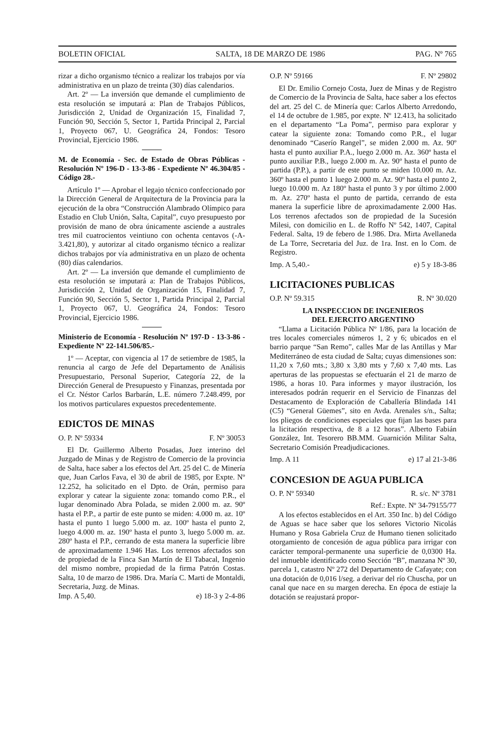BOLETIN OFICIAL SALTA, 18 DE MARZO DE 1986 PAG. Nº 765
rizar a dicho organismo técnico a realizar los trabajos por vía administrativa en un plazo de treinta (30) días calendarios.
Art. 2º — La inversión que demande el cumplimiento de esta resolución se imputará a: Plan de Trabajos Públicos, Jurisdicción 2, Unidad de Organización 15, Finalidad 7, Función 90, Sección 5, Sector 1, Partida Principal 2, Parcial 1, Proyecto 067, U. Geográfica 24, Fondos: Tesoro Provincial, Ejercicio 1986.
M. de Economía - Sec. de Estado de Obras Públicas - Resolución Nº 196-D - 13-3-86 - Expediente Nº 46.304/85 - Código 28.-
Artículo 1º — Aprobar el legajo técnico confeccionado por la Dirección General de Arquitectura de la Provincia para la ejecución de la obra “Construcción Alambrado Olímpico para Estadio en Club Unión, Salta, Capital”, cuyo presupuesto por provisión de mano de obra únicamente asciende a australes tres mil cuatrocientos veintiuno con ochenta centavos (-A- 3.421,80), y autorizar al citado organismo técnico a realizar dichos trabajos por vía administrativa en un plazo de ochenta (80) días calendarios.
Art. 2º — La inversión que demande el cumplimiento de esta resolución se imputará a: Plan de Trabajos Públicos, Jurisdicción 2, Unidad de Organización 15, Finalidad 7, Función 90, Sección 5, Sector 1, Partida Principal 2, Parcial 1, Proyecto 067, U. Geográfica 24, Fondos: Tesoro Provincial, Ejercicio 1986.
Ministerio de Economía - Resolución Nº 197-D - 13-3-86 - Expediente Nº 22-141.506/85.-
1º — Aceptar, con vigencia al 17 de setiembre de 1985, la renuncia al cargo de Jefe del Departamento de Análisis Presupuestario, Personal Superior, Categoría 22, de la Dirección General de Presupuesto y Finanzas, presentada por el Cr. Néstor Carlos Barbarán, L.E. número 7.248.499, por los motivos particulares expuestos precedentemente.
EDICTOS DE MINAS
O. P. Nº 59334 F. Nº 30053
El Dr. Guillermo Alberto Posadas, Juez interino del Juzgado de Minas y de Registro de Comercio de la provincia de Salta, hace saber a los efectos del Art. 25 del C. de Minería que, Juan Carlos Fava, el 30 de abril de 1985, por Expte. Nº 12.252, ha solicitado en el Dpto. de Orán, permiso para explorar y catear la siguiente zona: tomando como P.R., el lugar denominado Abra Polada, se miden 2.000 m. az. 90º hasta el P.P., a partir de este punto se miden: 4.000 m. az. 10º hasta el punto 1 luego 5.000 m. az. 100º hasta el punto 2, luego 4.000 m. az. 190º hasta el punto 3, luego 5.000 m. az. 280º hasta el P.P., cerrando de esta manera la superficie libre de aproximadamente 1.946 Has. Los terrenos afectados son de propiedad de la Finca San Martín de El Tabacal, Ingenio del mismo nombre, propiedad de la firma Patrón Costas. Salta, 10 de marzo de 1986. Dra. María C. Marti de Montaldi, Secretaria, Juzg. de Minas.
Imp. A 5,40. e) 18-3 y 2-4-86
O.P. Nº 59166 F. Nº 29802
El Dr. Emilio Cornejo Costa, Juez de Minas y de Registro de Comercio de la Provincia de Salta, hace saber a los efectos del art. 25 del C. de Minería que: Carlos Alberto Arredondo, el 14 de octubre de 1.985, por expte. Nº 12.413, ha solicitado en el departamento “La Poma”, permiso para explorar y catear la siguiente zona: Tomando como P.R., el lugar denominado “Caserío Rangel”, se miden 2.000 m. Az. 90º hasta el punto auxiliar P.A., luego 2.000 m. Az. 360º hasta el punto auxiliar P.B., luego 2.000 m. Az. 90º hasta el punto de partida (P.P.), a partir de este punto se miden 10.000 m. Az. 360º hasta el punto 1 luego 2.000 m. Az. 90º hasta el punto 2, luego 10.000 m. Az 180º hasta el punto 3 y por último 2.000 m. Az. 270º hasta el punto de partida, cerrando de esta manera la superficie libre de aproximadamente 2.000 Has. Los terrenos afectados son de propiedad de la Sucesión Milesi, con domicilio en L. de Roffo Nº 542, 1407, Capital Federal. Salta, 19 de febero de 1.986. Dra. Mirta Avellaneda de La Torre, Secretaria del Juz. de 1ra. Inst. en lo Com. de Registro.
Imp. A 5,40.- e) 5 y 18-3-86
LICITACIONES PUBLICAS
O.P. Nº 59.315 R. Nº 30.020
LA INSPECCION DE INGENIEROS
DEL EJERCITO ARGENTINO
“Llama a Licitación Pública Nº 1/86, para la locación de tres locales comerciales números 1, 2 y 6; ubicados en el barrio parque “San Remo”, calles Mar de las Antillas y Mar Mediterráneo de esta ciudad de Salta; cuyas dimensiones son: 11,20 x 7,60 mts.; 3,80 x 3,80 mts y 7,60 x 7,40 mts. Las aperturas de las propuestas se efectuarán el 21 de marzo de 1986, a horas 10. Para informes y mayor ilustración, los interesados podrán requerir en el Servicio de Finanzas del Destacamento de Exploración de Caballería Blindada 141 (C5) “General Güemes”, sito en Avda. Arenales s/n., Salta; los pliegos de condiciones especiales que fijan las bases para la licitación respectiva, de 8 a 12 horas”. Alberto Fabián González, Int. Tesorero BB.MM. Guarnición Militar Salta, Secretario Comisión Preadjudicaciones.
Imp. A 11 e) 17 al 21-3-86
CONCESION DE AGUA PUBLICA
O. P. Nº 59340 R. s/c. Nº 3781
Ref.: Expte. Nº 34-79155/77
A los efectos establecidos en el Art. 350 Inc. b) del Código de Aguas se hace saber que los señores Victorio Nicolás Humano y Rosa Gabriela Cruz de Humano tienen solicitado otorgamiento de concesión de agua pública para irrigar con carácter temporal-permanente una superficie de 0,0300 Ha. del inmueble identificado como Sección “B”, manzana Nº 30, parcela 1, catastro Nº 272 del Departamento de Cafayate; con una dotación de 0,016 l/seg. a derivar del río Chuscha, por un canal que nace en su margen derecha. En época de estiaje la dotación se reajustará propor-